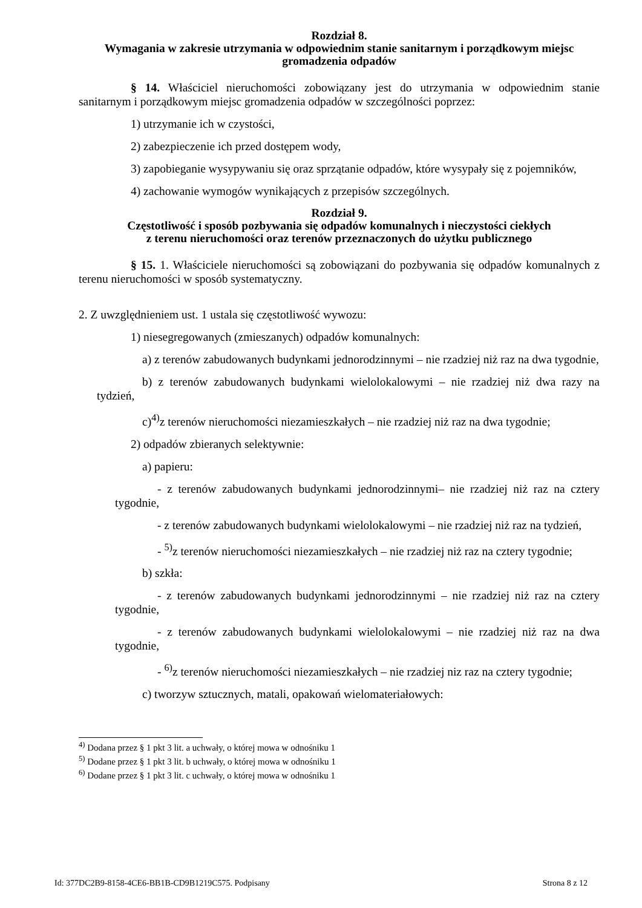Rozdział 8.
Wymagania w zakresie utrzymania w odpowiednim stanie sanitarnym i porządkowym miejsc gromadzenia odpadów
§ 14. Właściciel nieruchomości zobowiązany jest do utrzymania w odpowiednim stanie sanitarnym i porządkowym miejsc gromadzenia odpadów w szczególności poprzez:
1) utrzymanie ich w czystości,
2) zabezpieczenie ich przed dostępem wody,
3) zapobieganie wysypywaniu się oraz sprzątanie odpadów, które wysypały się z pojemników,
4) zachowanie wymogów wynikających z przepisów szczególnych.
Rozdział 9.
Częstotliwość i sposób pozbywania się odpadów komunalnych i nieczystości ciekłych
z terenu nieruchomości oraz terenów przeznaczonych do użytku publicznego
§ 15. 1. Właściciele nieruchomości są zobowiązani do pozbywania się odpadów komunalnych z terenu nieruchomości w sposób systematyczny.
2. Z uwzględnieniem ust. 1 ustala się częstotliwość wywozu:
1) niesegregowanych (zmieszanych) odpadów komunalnych:
a) z terenów zabudowanych budynkami jednorodzinnymi – nie rzadziej niż raz na dwa tygodnie,
b) z terenów zabudowanych budynkami wielolokalowymi – nie rzadziej niż dwa razy na tydzień,
c)<sup>4)</sup>z terenów nieruchomości niezamieszkałych – nie rzadziej niż raz na dwa tygodnie;
2) odpadów zbieranych selektywnie:
a) papieru:
- z terenów zabudowanych budynkami jednorodzinnymi– nie rzadziej niż raz na cztery tygodnie,
- z terenów zabudowanych budynkami wielolokalowymi – nie rzadziej niż raz na tydzień,
- <sup>5)</sup>z terenów nieruchomości niezamieszkałych – nie rzadziej niż raz na cztery tygodnie;
b) szkła:
- z terenów zabudowanych budynkami jednorodzinnymi – nie rzadziej niż raz na cztery tygodnie,
- z terenów zabudowanych budynkami wielolokalowymi – nie rzadziej niż raz na dwa tygodnie,
- <sup>6)</sup>z terenów nieruchomości niezamieszkałych – nie rzadziej niz raz na cztery tygodnie;
c) tworzyw sztucznych, matali, opakowań wielomateriałowych:
<sup>4)</sup> Dodana przez § 1 pkt 3 lit. a uchwały, o której mowa w odnośniku 1
<sup>5)</sup> Dodane przez § 1 pkt 3 lit. b uchwały, o której mowa w odnośniku 1
<sup>6)</sup> Dodane przez § 1 pkt 3 lit. c uchwały, o której mowa w odnośniku 1
Id: 377DC2B9-8158-4CE6-BB1B-CD9B1219C575. Podpisany Strona 8 z 12